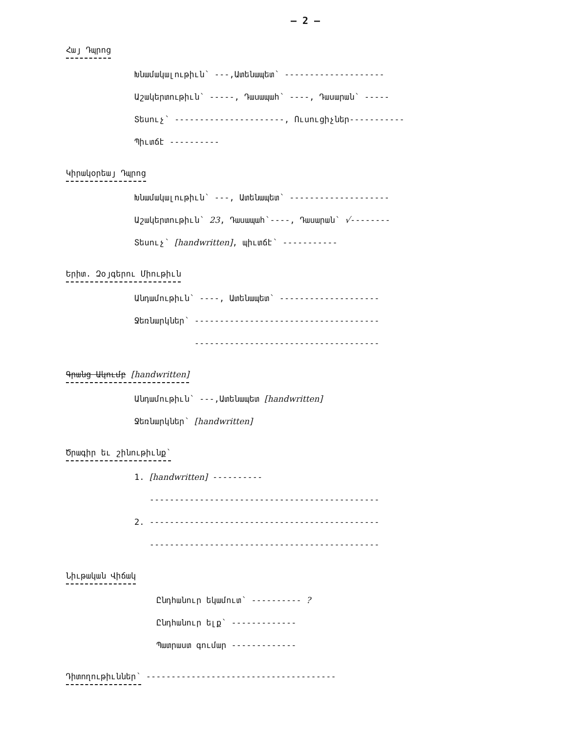– 2 –
Հայ Դպրոց
Խնամակալութիւն՝ ---,Ատենապետ՝ --------------------
Աշակերտութիւն՝ -----, Դասապահ՝ ----, Դասարան՝ -----
Տեսուչ՝ ----------------------, Ուսուցիչներ-----------
Պիւտճէ ----------
Կիրակօրեայ Դպրոց
Խնամակալութիւն՝ ---, Ատենապետ՝ --------------------
Աշակերտութիւն՝ 23, Դասապահ՝----, Դասարան՝ √--------
Տեսուչ՝ [handwritten], պիւտճէ՝ -----------
Երիտ. Զօյգերու Միութիւն
Անդամութիւն՝ ----, Ատենապետ՝ --------------------
Ջեռնարկներ՝ -------------------------------------
-------------------------------------
Գրանց Ակումբ [handwritten]
Անդամութիւն՝ ---,Ատենապետ [handwritten]
Ջեռնարկներ՝ [handwritten]
Ծրագիր եւ շինութիւնք՝
1. [handwritten] ----------
----------------------------------------------
2. ----------------------------------------------
----------------------------------------------
Նիւթական Վիճակ
Ընդհանուր եկամուտ՝ ---------- ?
Ընդհանուր ելք՝ -------------
Պատրաստ գումար -------------
Դիտողութիւններ՝
--------------------------------------